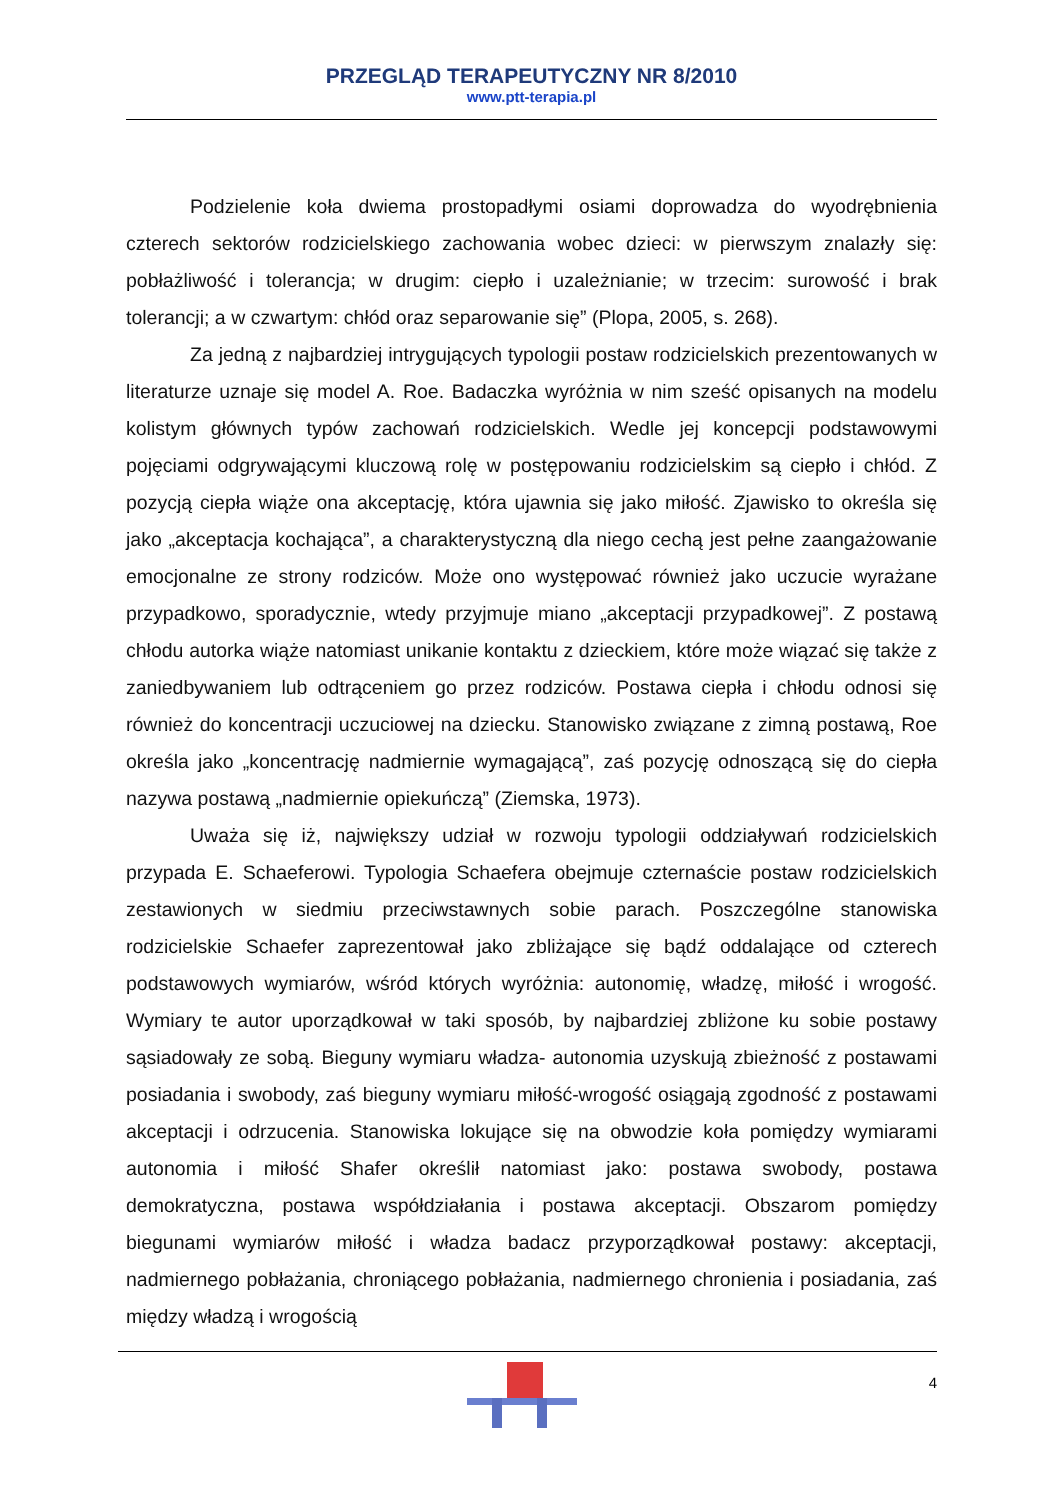PRZEGLĄD TERAPEUTYCZNY NR 8/2010
www.ptt-terapia.pl
Podzielenie koła dwiema prostopadłymi osiami doprowadza do wyodrębnienia czterech sektorów rodzicielskiego zachowania wobec dzieci: w pierwszym znalazły się: pobłażliwość i tolerancja; w drugim: ciepło i uzależnianie; w trzecim: surowość i brak tolerancji; a w czwartym: chłód oraz separowanie się” (Plopa, 2005, s. 268).
Za jedną z najbardziej intrygujących typologii postaw rodzicielskich prezentowanych w literaturze uznaje się model A. Roe. Badaczka wyróżnia w nim sześć opisanych na modelu kolistym głównych typów zachowań rodzicielskich. Wedle jej koncepcji podstawowymi pojęciami odgrywającymi kluczową rolę w postępowaniu rodzicielskim są ciepło i chłód. Z pozycją ciepła wiąże ona akceptację, która ujawnia się jako miłość. Zjawisko to określa się jako „akceptacja kochająca”, a charakterystyczną dla niego cechą jest pełne zaangażowanie emocjonalne ze strony rodziców. Może ono występować również jako uczucie wyrażane przypadkowo, sporadycznie, wtedy przyjmuje miano „akceptacji przypadkowej”. Z postawą chłodu autorka wiąże natomiast unikanie kontaktu z dzieckiem, które może wiązać się także z zaniedbywaniem lub odtrąceniem go przez rodziców. Postawa ciepła i chłodu odnosi się również do koncentracji uczuciowej na dziecku. Stanowisko związane z zimną postawą, Roe określa jako „koncentrację nadmiernie wymagającą”, zaś pozycję odnoszącą się do ciepła nazywa postawą „nadmiernie opiekuńczą” (Ziemska, 1973).
Uważa się iż, największy udział w rozwoju typologii oddziaływań rodzicielskich przypada E. Schaeferowi. Typologia Schaefera obejmuje czternaście postaw rodzicielskich zestawionych w siedmiu przeciwstawnych sobie parach. Poszczególne stanowiska rodzicielskie Schaefer zaprezentował jako zbliżające się bądź oddalające od czterech podstawowych wymiarów, wśród których wyróżnia: autonomię, władzę, miłość i wrogość. Wymiary te autor uporządkował w taki sposób, by najbardziej zbliżone ku sobie postawy sąsiadowały ze sobą. Bieguny wymiaru władza- autonomia uzyskują zbieżność z postawami posiadania i swobody, zaś bieguny wymiaru miłość-wrogość osiągają zgodność z postawami akceptacji i odrzucenia. Stanowiska lokujące się na obwodzie koła pomiędzy wymiarami autonomia i miłość Shafer określił natomiast jako: postawa swobody, postawa demokratyczna, postawa współdziałania i postawa akceptacji. Obszarom pomiędzy biegunami wymiarów miłość i władza badacz przyporządkował postawy: akceptacji, nadmiernego pobłażania, chroniącego pobłażania, nadmiernego chronienia i posiadania, zaś między władzą i wrogością
4